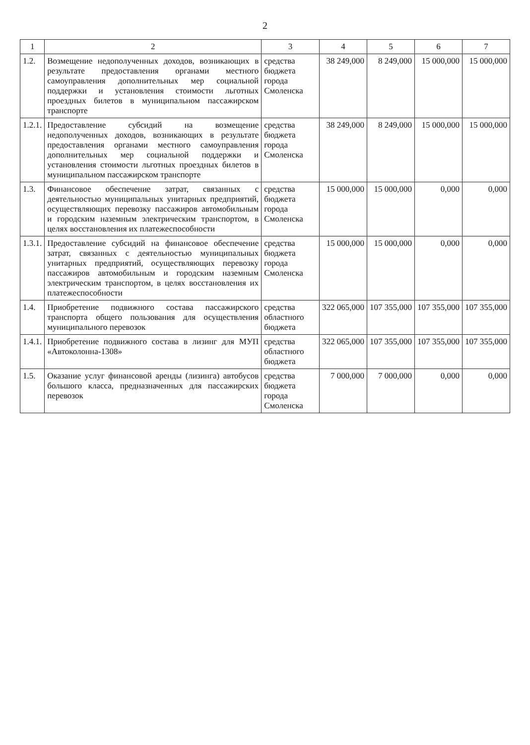2
| 1 | 2 | 3 | 4 | 5 | 6 | 7 |
| --- | --- | --- | --- | --- | --- | --- |
| 1.2. | Возмещение недополученных доходов, возникающих в результате предоставления органами местного самоуправления дополнительных мер социальной поддержки и установления стоимости льготных проездных билетов в муниципальном пассажирском транспорте | средства бюджета города Смоленска | 38 249,000 | 8 249,000 | 15 000,000 | 15 000,000 |
| 1.2.1. | Предоставление субсидий на возмещение недополученных доходов, возникающих в результате предоставления органами местного самоуправления дополнительных мер социальной поддержки и установления стоимости льготных проездных билетов в муниципальном пассажирском транспорте | средства бюджета города Смоленска | 38 249,000 | 8 249,000 | 15 000,000 | 15 000,000 |
| 1.3. | Финансовое обеспечение затрат, связанных с деятельностью муниципальных унитарных предприятий, осуществляющих перевозку пассажиров автомобильным и городским наземным электрическим транспортом, в целях восстановления их платежеспособности | средства бюджета города Смоленска | 15 000,000 | 15 000,000 | 0,000 | 0,000 |
| 1.3.1. | Предоставление субсидий на финансовое обеспечение затрат, связанных с деятельностью муниципальных унитарных предприятий, осуществляющих перевозку пассажиров автомобильным и городским наземным электрическим транспортом, в целях восстановления их платежеспособности | средства бюджета города Смоленска | 15 000,000 | 15 000,000 | 0,000 | 0,000 |
| 1.4. | Приобретение подвижного состава пассажирского транспорта общего пользования для осуществления муниципального перевозок | средства областного бюджета | 322 065,000 | 107 355,000 | 107 355,000 | 107 355,000 |
| 1.4.1. | Приобретение подвижного состава в лизинг для МУП «Автоколонна-1308» | средства областного бюджета | 322 065,000 | 107 355,000 | 107 355,000 | 107 355,000 |
| 1.5. | Оказание услуг финансовой аренды (лизинга) автобусов большого класса, предназначенных для пассажирских перевозок | средства бюджета города Смоленска | 7 000,000 | 7 000,000 | 0,000 | 0,000 |